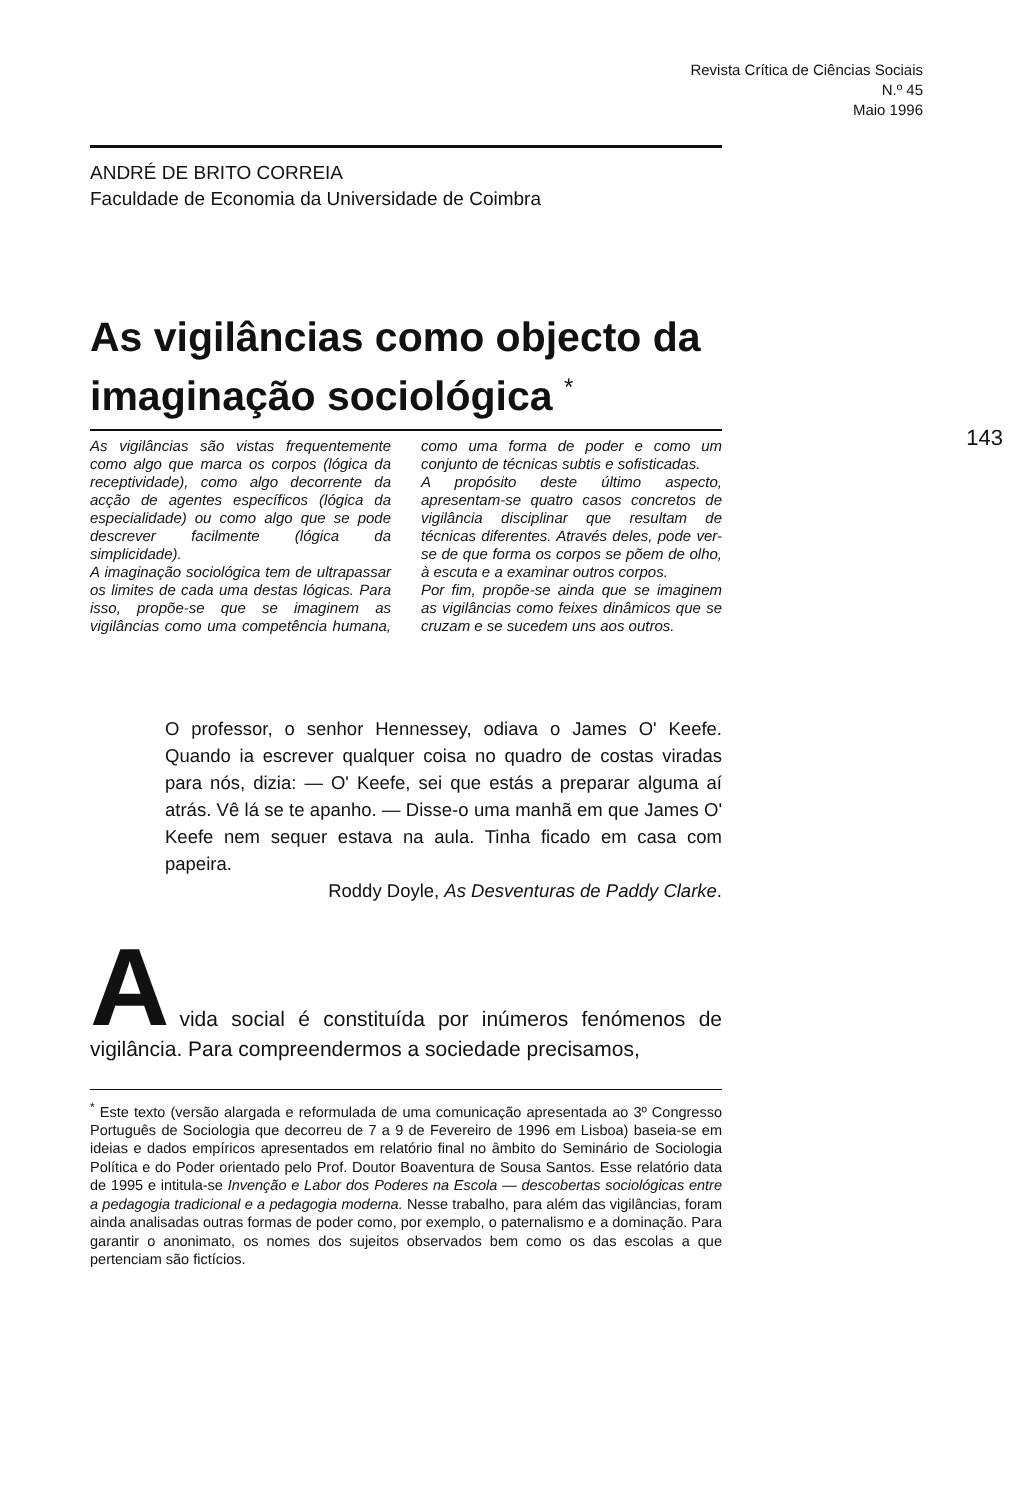Revista Crítica de Ciências Sociais
N.º 45
Maio 1996
143
ANDRÉ DE BRITO CORREIA
Faculdade de Economia da Universidade de Coimbra
As vigilâncias como objecto da imaginação sociológica <sup>*</sup>
As vigilâncias são vistas frequentemente como algo que marca os corpos (lógica da receptividade), como algo decorrente da acção de agentes específicos (lógica da especialidade) ou como algo que se pode descrever facilmente (lógica da simplicidade).
A imaginação sociológica tem de ultrapassar os limites de cada uma destas lógicas. Para isso, propõe-se que se imaginem as vigilâncias como uma competência humana, como uma forma de poder e como um conjunto de técnicas subtis e sofisticadas.
A propósito deste último aspecto, apresentam-se quatro casos concretos de vigilância disciplinar que resultam de técnicas diferentes. Através deles, pode ver-se de que forma os corpos se põem de olho, à escuta e a examinar outros corpos.
Por fim, propõe-se ainda que se imaginem as vigilâncias como feixes dinâmicos que se cruzam e se sucedem uns aos outros.
O professor, o senhor Hennessey, odiava o James O' Keefe. Quando ia escrever qualquer coisa no quadro de costas viradas para nós, dizia: — O' Keefe, sei que estás a preparar alguma aí atrás. Vê lá se te apanho. — Disse-o uma manhã em que James O' Keefe nem sequer estava na aula. Tinha ficado em casa com papeira.
Roddy Doyle, As Desventuras de Paddy Clarke.
A
vida social é constituída por inúmeros fenómenos de vigilância. Para compreendermos a sociedade precisamos,
<sup>*</sup> Este texto (versão alargada e reformulada de uma comunicação apresentada ao 3º Congresso Português de Sociologia que decorreu de 7 a 9 de Fevereiro de 1996 em Lisboa) baseia-se em ideias e dados empíricos apresentados em relatório final no âmbito do Seminário de Sociologia Política e do Poder orientado pelo Prof. Doutor Boaventura de Sousa Santos. Esse relatório data de 1995 e intitula-se Invenção e Labor dos Poderes na Escola — descobertas sociológicas entre a pedagogia tradicional e a pedagogia moderna. Nesse trabalho, para além das vigilâncias, foram ainda analisadas outras formas de poder como, por exemplo, o paternalismo e a dominação. Para garantir o anonimato, os nomes dos sujeitos observados bem como os das escolas a que pertenciam são fictícios.